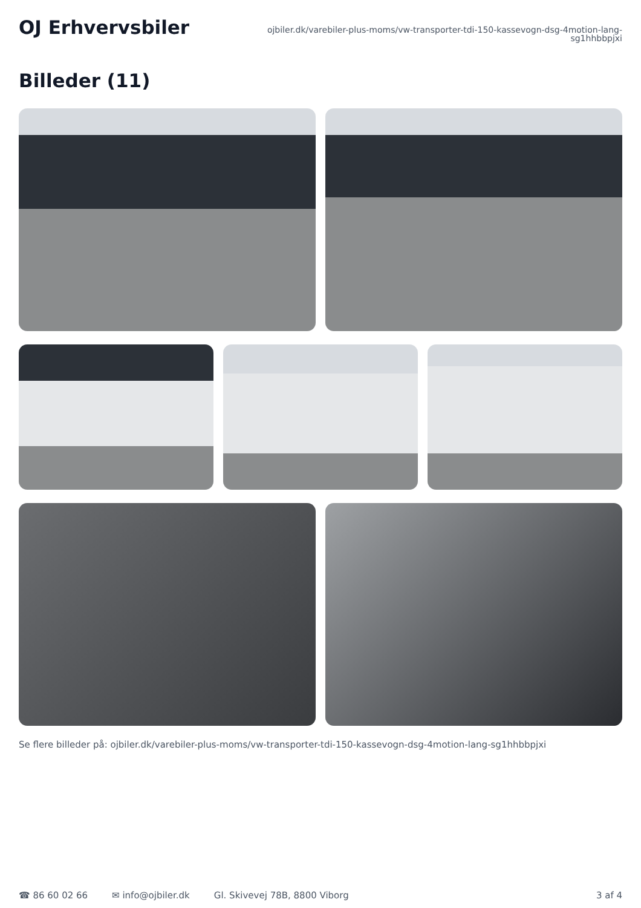OJ Erhvervsbiler
ojbiler.dk/varebiler-plus-moms/vw-transporter-tdi-150-kassevogn-dsg-4motion-lang-sg1hhbbpjxi
Billeder (11)
Se flere billeder på: ojbiler.dk/varebiler-plus-moms/vw-transporter-tdi-150-kassevogn-dsg-4motion-lang-sg1hhbbpjxi
☎ 86 60 02 66 ✉ info@ojbiler.dk Gl. Skivevej 78B, 8800 Viborg 3 af 4